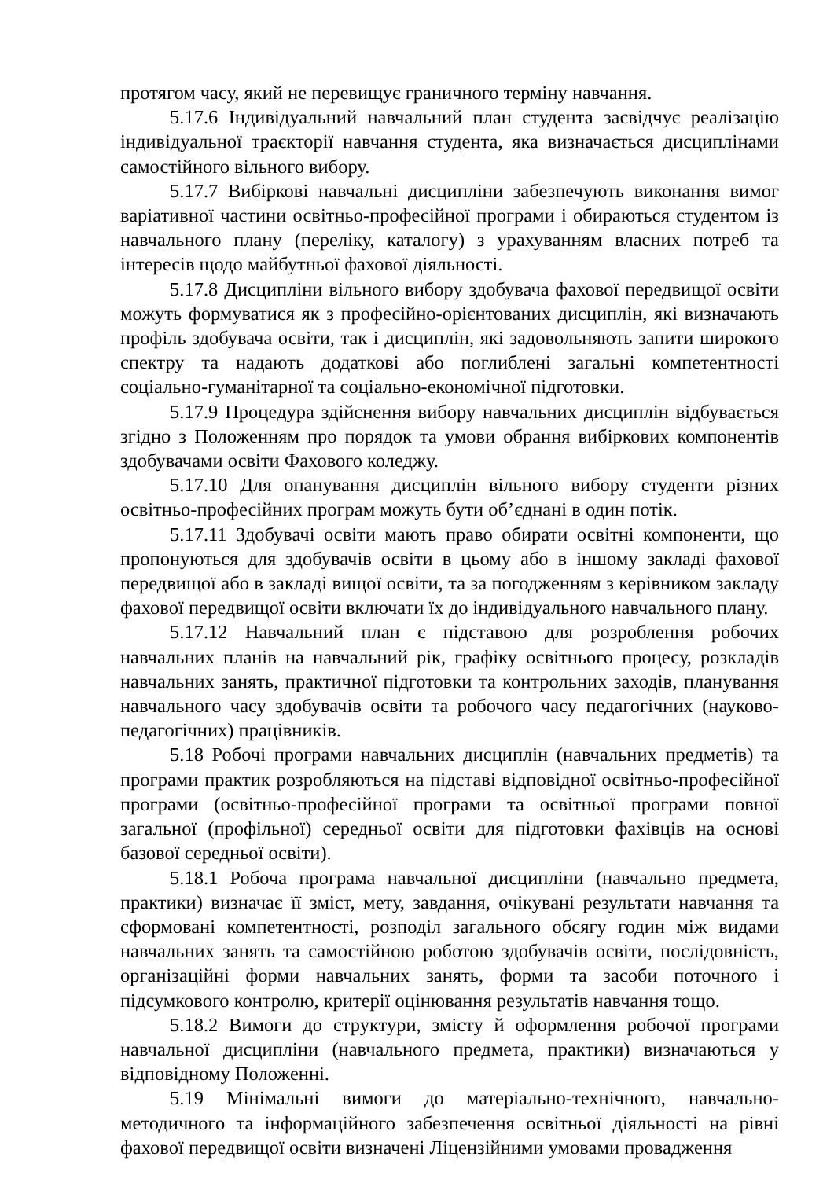протягом часу, який не перевищує граничного терміну навчання.
5.17.6 Індивідуальний навчальний план студента засвідчує реалізацію індивідуальної траєкторії навчання студента, яка визначається дисциплінами самостійного вільного вибору.
5.17.7 Вибіркові навчальні дисципліни забезпечують виконання вимог варіативної частини освітньо-професійної програми і обираються студентом із навчального плану (переліку, каталогу) з урахуванням власних потреб та інтересів щодо майбутньої фахової діяльності.
5.17.8 Дисципліни вільного вибору здобувача фахової передвищої освіти можуть формуватися як з професійно-орієнтованих дисциплін, які визначають профіль здобувача освіти, так і дисциплін, які задовольняють запити широкого спектру та надають додаткові або поглиблені загальні компетентності соціально-гуманітарної та соціально-економічної підготовки.
5.17.9 Процедура здійснення вибору навчальних дисциплін відбувається згідно з Положенням про порядок та умови обрання вибіркових компонентів здобувачами освіти Фахового коледжу.
5.17.10 Для опанування дисциплін вільного вибору студенти різних освітньо-професійних програм можуть бути об’єднані в один потік.
5.17.11 Здобувачі освіти мають право обирати освітні компоненти, що пропонуються для здобувачів освіти в цьому або в іншому закладі фахової передвищої або в закладі вищої освіти, та за погодженням з керівником закладу фахової передвищої освіти включати їх до індивідуального навчального плану.
5.17.12 Навчальний план є підставою для розроблення робочих навчальних планів на навчальний рік, графіку освітнього процесу, розкладів навчальних занять, практичної підготовки та контрольних заходів, планування навчального часу здобувачів освіти та робочого часу педагогічних (науково-педагогічних) працівників.
5.18 Робочі програми навчальних дисциплін (навчальних предметів) та програми практик розробляються на підставі відповідної освітньо-професійної програми (освітньо-професійної програми та освітньої програми повної загальної (профільної) середньої освіти для підготовки фахівців на основі базової середньої освіти).
5.18.1 Робоча програма навчальної дисципліни (навчально предмета, практики) визначає її зміст, мету, завдання, очікувані результати навчання та сформовані компетентності, розподіл загального обсягу годин між видами навчальних занять та самостійною роботою здобувачів освіти, послідовність, організаційні форми навчальних занять, форми та засоби поточного і підсумкового контролю, критерії оцінювання результатів навчання тощо.
5.18.2 Вимоги до структури, змісту й оформлення робочої програми навчальної дисципліни (навчального предмета, практики) визначаються у відповідному Положенні.
5.19 Мінімальні вимоги до матеріально-технічного, навчально-методичного та інформаційного забезпечення освітньої діяльності на рівні фахової передвищої освіти визначені Ліцензійними умовами провадження